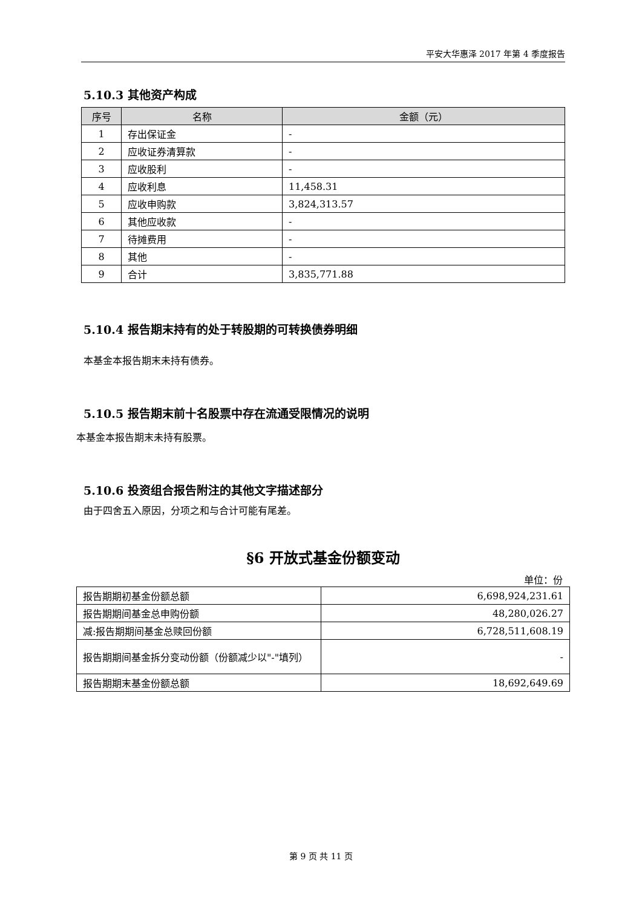平安大华惠泽 2017 年第 4 季度报告
5.10.3 其他资产构成
| 序号 | 名称 | 金额（元） |
| --- | --- | --- |
| 1 | 存出保证金 | - |
| 2 | 应收证券清算款 | - |
| 3 | 应收股利 | - |
| 4 | 应收利息 | 11,458.31 |
| 5 | 应收申购款 | 3,824,313.57 |
| 6 | 其他应收款 | - |
| 7 | 待摊费用 | - |
| 8 | 其他 | - |
| 9 | 合计 | 3,835,771.88 |
5.10.4 报告期末持有的处于转股期的可转换债券明细
本基金本报告期末未持有债券。
5.10.5 报告期末前十名股票中存在流通受限情况的说明
本基金本报告期末未持有股票。
5.10.6 投资组合报告附注的其他文字描述部分
由于四舍五入原因，分项之和与合计可能有尾差。
§6 开放式基金份额变动
单位：份
| 报告期期初基金份额总额 | 6,698,924,231.61 |
| 报告期期间基金总申购份额 | 48,280,026.27 |
| 减:报告期期间基金总赎回份额 | 6,728,511,608.19 |
| 报告期期间基金拆分变动份额（份额减少以"-"填列） | - |
| 报告期期末基金份额总额 | 18,692,649.69 |
第 9 页 共 11 页